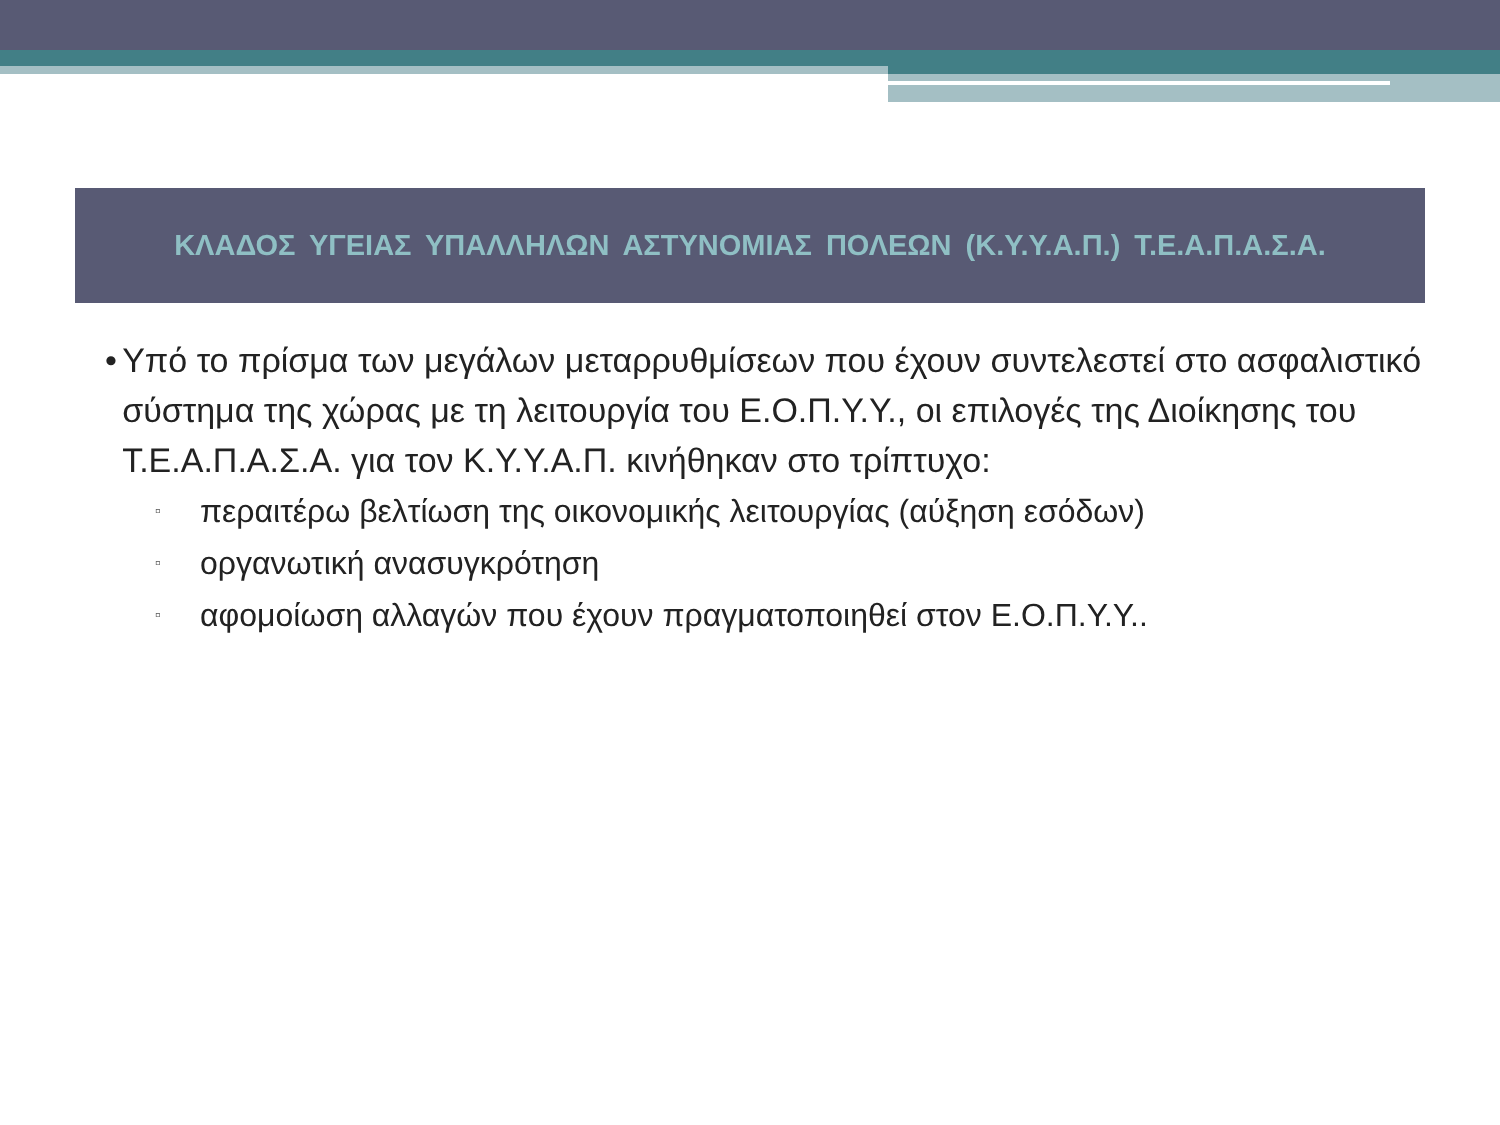ΚΛΑΔΟΣ ΥΓΕΙΑΣ ΥΠΑΛΛΗΛΩΝ ΑΣΤΥΝΟΜΙΑΣ ΠΟΛΕΩΝ (Κ.Υ.Υ.Α.Π.) Τ.Ε.Α.Π.Α.Σ.Α.
• Υπό το πρίσμα των μεγάλων μεταρρυθμίσεων που έχουν συντελεστεί στο ασφαλιστικό σύστημα της χώρας με τη λειτουργία του Ε.Ο.Π.Υ.Υ., οι επιλογές της Διοίκησης του Τ.Ε.Α.Π.Α.Σ.Α. για τον Κ.Υ.Υ.Α.Π. κινήθηκαν στο τρίπτυχο:
▫ περαιτέρω βελτίωση της οικονομικής λειτουργίας (αύξηση εσόδων)
▫ οργανωτική ανασυγκρότηση
▫ αφομοίωση αλλαγών που έχουν πραγματοποιηθεί στον Ε.Ο.Π.Υ.Υ..